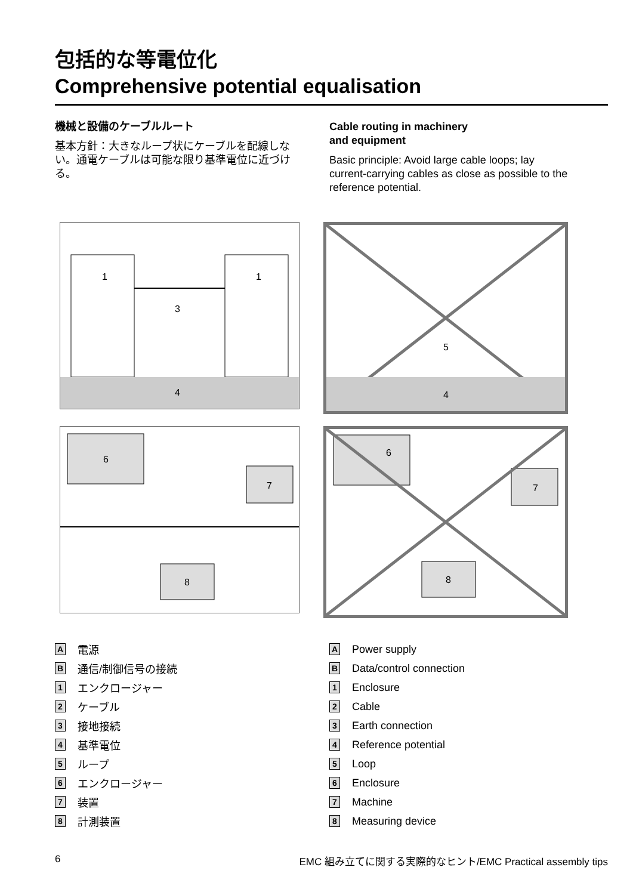包括的な等電位化
Comprehensive potential equalisation
機械と設備のケーブルルート
基本方針：大きなループ状にケーブルを配線しない。通電ケーブルは可能な限り基準電位に近づける。
Cable routing in machinery
and equipment
Basic principle: Avoid large cable loops; lay current-carrying cables as close as possible to the reference potential.
1
1
3
4
5
4
6
7
8
6
7
8
A電源
B通信/制御信号の接続
1 エンクロージャー
2 ケーブル
3 接地接続
4 基準電位
5 ループ
6 エンクロージャー
7 装置
8 計測装置
A Power supply
B Data/control connection
1 Enclosure
2 Cable
3 Earth connection
4 Reference potential
5 Loop
6 Enclosure
7 Machine
8 Measuring device
6 EMC 組み立てに関する実際的なヒント/EMC Practical assembly tips